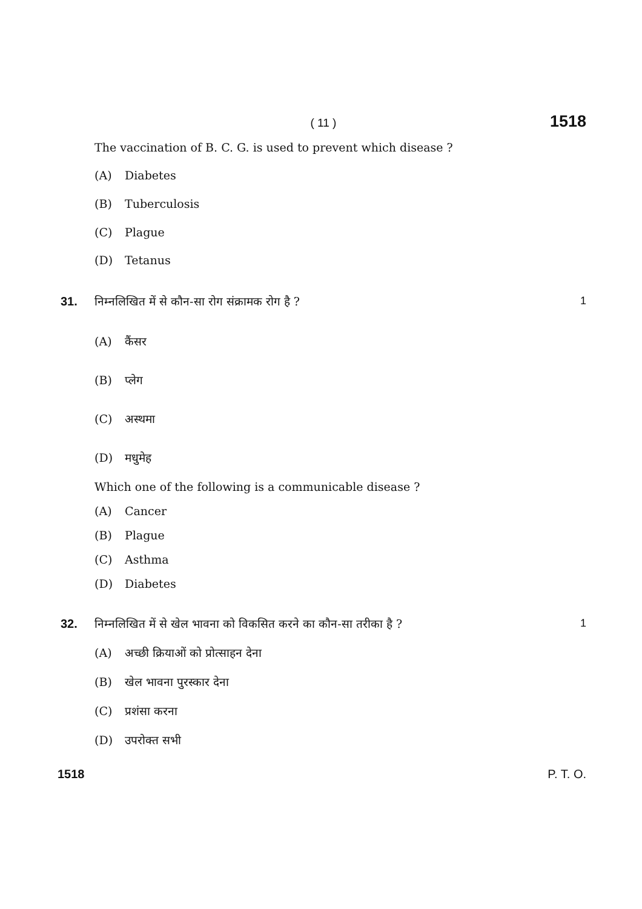( 11 )
1518
The vaccination of B. C. G. is used to prevent which disease ?
(A) Diabetes
(B) Tuberculosis
(C) Plague
(D) Tetanus
31. निम्नलिखित में से कौन-सा रोग संक्रामक रोग है ?
1
(A) कैंसर
(B) प्लेग
(C) अस्थमा
(D) मधुमेह
Which one of the following is a communicable disease ?
(A) Cancer
(B) Plague
(C) Asthma
(D) Diabetes
32. निम्नलिखित में से खेल भावना को विकसित करने का कौन-सा तरीका है ?
1
(A) अच्छी क्रियाओं को प्रोत्साहन देना
(B) खेल भावना पुरस्कार देना
(C) प्रशंसा करना
(D) उपरोक्त सभी
1518 P. T. O.